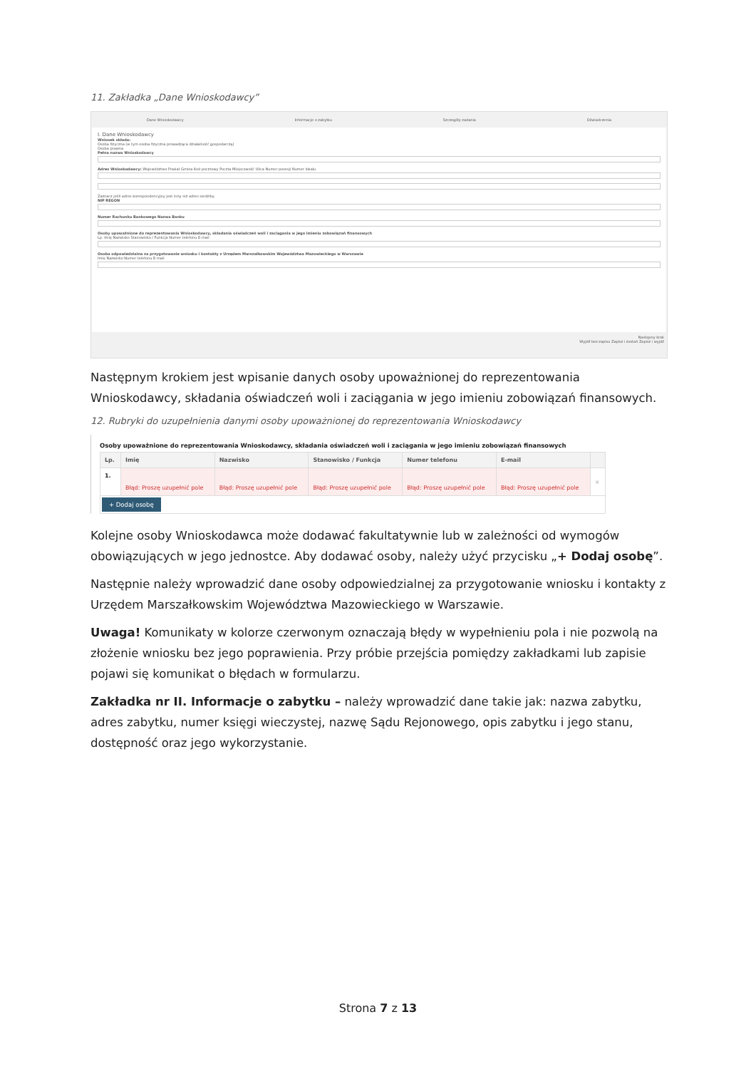11. Zakładka „Dane Wnioskodawcy”
Dane Wnioskodawcy Informacje o zabytku Szczegóły zadania Oświadczenia
I. Dane Wnioskodawcy
Wniosek składa:
Osoba fizyczna (w tym osoba fizyczna prowadząca działalność gospodarczą)
Osoba prawna
Pełna nazwa Wnioskodawcy
Adres Wnioskodawcy: Województwo Powiat Gmina Kod pocztowy Poczta Miejscowość Ulica Numer posesji Numer lokalu
Zaznacz jeśli adres korespondencyjny jest inny niż adres siedziby.
NIP REGON
Numer Rachunku Bankowego Nazwa Banku
Osoby upoważnione do reprezentowania Wnioskodawcy, składania oświadczeń woli i zaciągania w jego imieniu zobowiązań finansowych
Lp. Imię Nazwisko Stanowisko / Funkcja Numer telefonu E-mail
Osoba odpowiedzialna za przygotowanie wniosku i kontakty z Urzędem Marszałkowskim Województwa Mazowieckiego w Warszawie
Imię Nazwisko Numer telefonu E-mail
Następny krok
Wyjdź bez zapisu Zapisz i zostań Zapisz i wyjdź
Następnym krokiem jest wpisanie danych osoby upoważnionej do reprezentowania Wnioskodawcy, składania oświadczeń woli i zaciągania w jego imieniu zobowiązań finansowych.
12. Rubryki do uzupełnienia danymi osoby upoważnionej do reprezentowania Wnioskodawcy
Osoby upoważnione do reprezentowania Wnioskodawcy, składania oświadczeń woli i zaciągania w jego imieniu zobowiązań finansowych
| Lp. | Imię | Nazwisko | Stanowisko / Funkcja | Numer telefonu | E-mail | |
| --- | --- | --- | --- | --- | --- | --- |
| 1. | Błąd: Proszę uzupełnić pole | Błąd: Proszę uzupełnić pole | Błąd: Proszę uzupełnić pole | Błąd: Proszę uzupełnić pole | Błąd: Proszę uzupełnić pole | × |
| + Dodaj osobę | | | | | | |
Kolejne osoby Wnioskodawca może dodawać fakultatywnie lub w zależności od wymogów obowiązujących w jego jednostce. Aby dodawać osoby, należy użyć przycisku „+ Dodaj osobę”.
Następnie należy wprowadzić dane osoby odpowiedzialnej za przygotowanie wniosku i kontakty z Urzędem Marszałkowskim Województwa Mazowieckiego w Warszawie.
Uwaga! Komunikaty w kolorze czerwonym oznaczają błędy w wypełnieniu pola i nie pozwolą na złożenie wniosku bez jego poprawienia. Przy próbie przejścia pomiędzy zakładkami lub zapisie pojawi się komunikat o błędach w formularzu.
Zakładka nr II. Informacje o zabytku – należy wprowadzić dane takie jak: nazwa zabytku, adres zabytku, numer księgi wieczystej, nazwę Sądu Rejonowego, opis zabytku i jego stanu, dostępność oraz jego wykorzystanie.
Strona 7 z 13